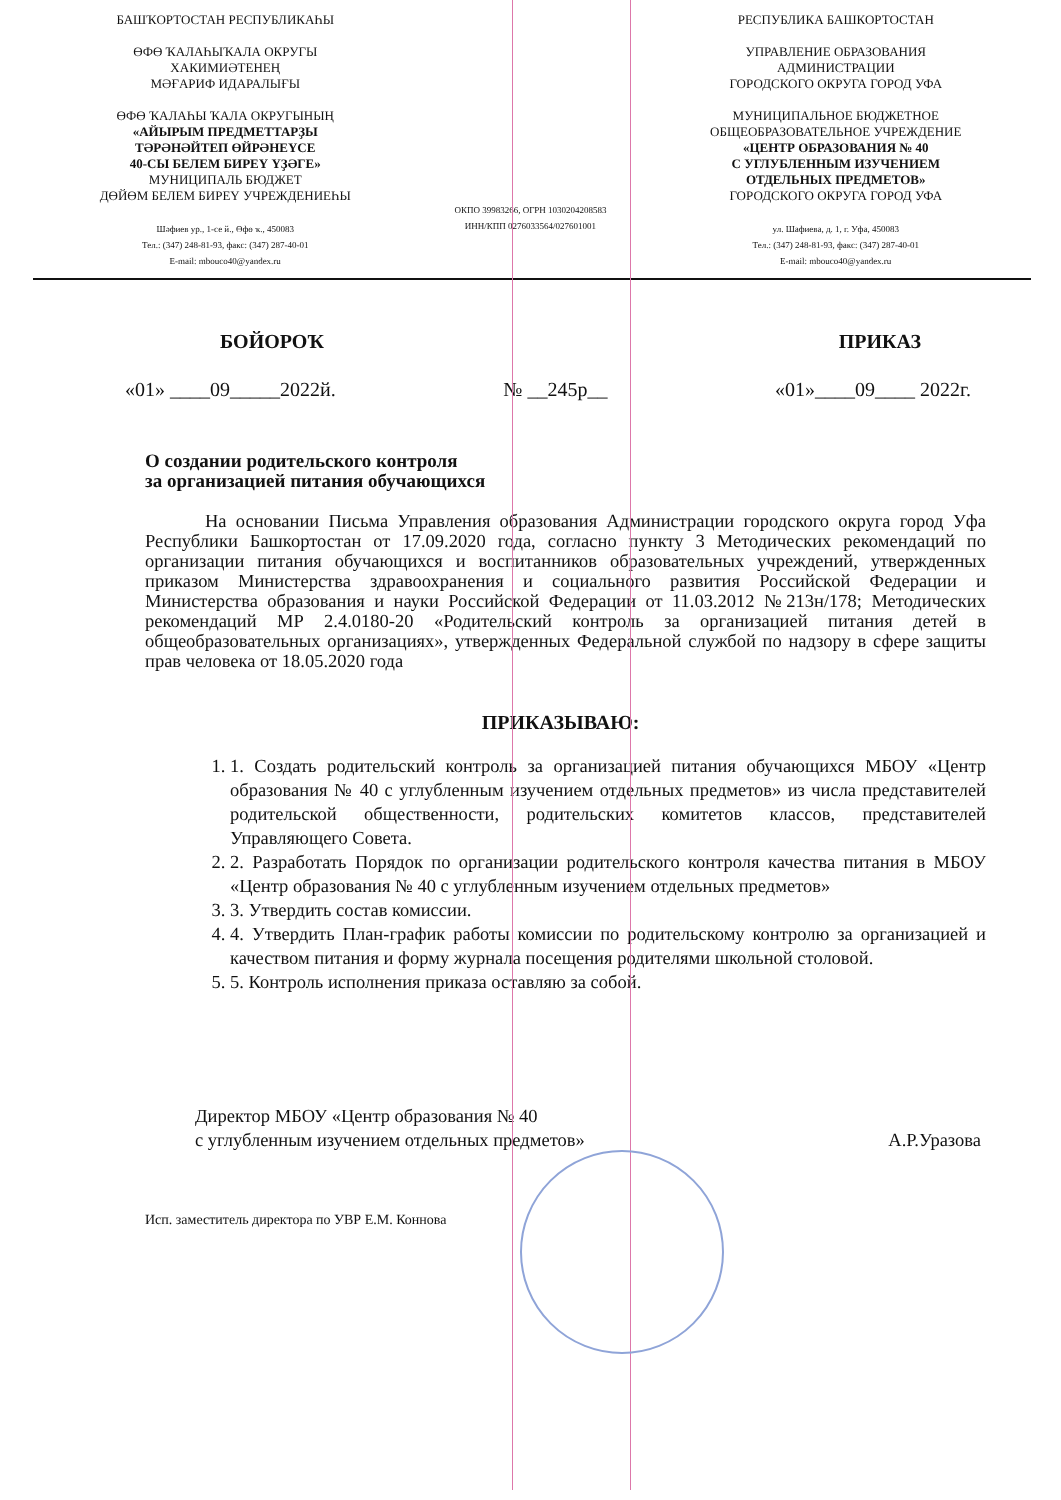БАШҠОРТОСТАН РЕСПУБЛИКАҺЫ
ӨФӨ ҠАЛАҺЫҠАЛА ОКРУГЫ
ХАКИМИӘТЕНЕҢ
МӘҒАРИФ ИДАРАЛЫҒЫ
ӨФӨ ҠАЛАҺЫ ҠАЛА ОКРУГЫНЫҢ
«АЙЫРЫМ ПРЕДМЕТТАРҘЫ
ТӘРӘНӘЙТЕП ӨЙРӘНЕҮСЕ
40-СЫ БЕЛЕМ БИРЕҮ ҮҘӘГЕ»
МУНИЦИПАЛЬ БЮДЖЕТ
ДӨЙӨМ БЕЛЕМ БИРЕҮ УЧРЕЖДЕНИЕҺЫ
Шәфиев ур., 1-се й., Өфө ҡ., 450083
Тел.: (347) 248-81-93, факс: (347) 287-40-01
E-mail: mbouco40@yandex.ru
ОКПО 39983266, ОГРН 1030204208583
ИНН/КПП 0276033564/027601001
РЕСПУБЛИКА БАШКОРТОСТАН
УПРАВЛЕНИЕ ОБРАЗОВАНИЯ
АДМИНИСТРАЦИИ
ГОРОДСКОГО ОКРУГА ГОРОД УФА
МУНИЦИПАЛЬНОЕ БЮДЖЕТНОЕ
ОБЩЕОБРАЗОВАТЕЛЬНОЕ УЧРЕЖДЕНИЕ
«ЦЕНТР ОБРАЗОВАНИЯ № 40
С УГЛУБЛЕННЫМ ИЗУЧЕНИЕМ
ОТДЕЛЬНЫХ ПРЕДМЕТОВ»
ГОРОДСКОГО ОКРУГА ГОРОД УФА
ул. Шафиева, д. 1, г. Уфа, 450083
Тел.: (347) 248-81-93, факс: (347) 287-40-01
E-mail: mbouco40@yandex.ru
БОЙОРОҠ ПРИКАЗ
«01» ____09_____2022й. № __245р__ «01»____09____ 2022г.
О создании родительского контроля
за организацией питания обучающихся
На основании Письма Управления образования Администрации городского округа город Уфа Республики Башкортостан от 17.09.2020 года, согласно пункту 3 Методических рекомендаций по организации питания обучающихся и воспитанников образовательных учреждений, утвержденных приказом Министерства здравоохранения и социального развития Российской Федерации и Министерства образования и науки Российской Федерации от 11.03.2012 №213н/178; Методических рекомендаций МР 2.4.0180-20 «Родительский контроль за организацией питания детей в общеобразовательных организациях», утвержденных Федеральной службой по надзору в сфере защиты прав человека от 18.05.2020 года
ПРИКАЗЫВАЮ:
1. 1. Создать родительский контроль за организацией питания обучающихся МБОУ «Центр образования № 40 с углубленным изучением отдельных предметов» из числа представителей родительской общественности, родительских комитетов классов, представителей Управляющего Совета.
2. 2. Разработать Порядок по организации родительского контроля качества питания в МБОУ «Центр образования № 40 с углубленным изучением отдельных предметов»
3. 3. Утвердить состав комиссии.
4. 4. Утвердить План-график работы комиссии по родительскому контролю за организацией и качеством питания и форму журнала посещения родителями школьной столовой.
5. 5. Контроль исполнения приказа оставляю за собой.
Директор МБОУ «Центр образования № 40
с углубленным изучением отдельных предметов» А.Р.Уразова
Исп. заместитель директора по УВР Е.М. Коннова